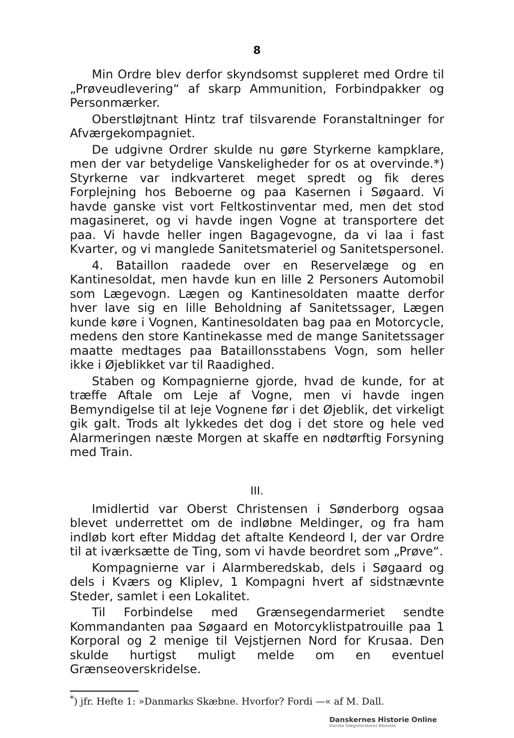8
Min Ordre blev derfor skyndsomst suppleret med Ordre til „Prøveudlevering“ af skarp Ammunition, Forbindpakker og Personmærker.
Oberstløjtnant Hintz traf tilsvarende Foranstaltninger for Afværgekompagniet.
De udgivne Ordrer skulde nu gøre Styrkerne kampklare, men der var betydelige Vanskeligheder for os at overvinde.*) Styrkerne var indkvarteret meget spredt og fik deres Forplejning hos Beboerne og paa Kasernen i Søgaard. Vi havde ganske vist vort Feltkostinventar med, men det stod magasineret, og vi havde ingen Vogne at transportere det paa. Vi havde heller ingen Bagagevogne, da vi laa i fast Kvarter, og vi manglede Sanitetsmateriel og Sanitetspersonel.
4. Bataillon raadede over en Reservelæge og en Kantinesoldat, men havde kun en lille 2 Personers Automobil som Lægevogn. Lægen og Kantinesoldaten maatte derfor hver lave sig en lille Beholdning af Sanitetssager, Lægen kunde køre i Vognen, Kantinesoldaten bag paa en Motorcycle, medens den store Kantinekasse med de mange Sanitetssager maatte medtages paa Bataillonsstabens Vogn, som heller ikke i Øjeblikket var til Raadighed.
Staben og Kompagnierne gjorde, hvad de kunde, for at træffe Aftale om Leje af Vogne, men vi havde ingen Bemyndigelse til at leje Vognene før i det Øjeblik, det virkeligt gik galt. Trods alt lykkedes det dog i det store og hele ved Alarmeringen næste Morgen at skaffe en nødtørftig Forsyning med Train.
III.
Imidlertid var Oberst Christensen i Sønderborg ogsaa blevet underrettet om de indløbne Meldinger, og fra ham indløb kort efter Middag det aftalte Kendeord I, der var Ordre til at iværksætte de Ting, som vi havde beordret som „Prøve“.
Kompagnierne var i Alarmberedskab, dels i Søgaard og dels i Kværs og Kliplev, 1 Kompagni hvert af sidstnævnte Steder, samlet i een Lokalitet.
Til Forbindelse med Grænsegendarmeriet sendte Kommandanten paa Søgaard en Motorcyklistpatrouille paa 1 Korporal og 2 menige til Vejstjernen Nord for Krusaa. Den skulde hurtigst muligt melde om en eventuel Grænseoverskridelse.
<sup>*</sup>) jfr. Hefte 1: »Danmarks Skæbne. Hvorfor? Fordi —« af M. Dall.
Danskernes Historie Online
Danske Slægtsforskeres Bibliotek